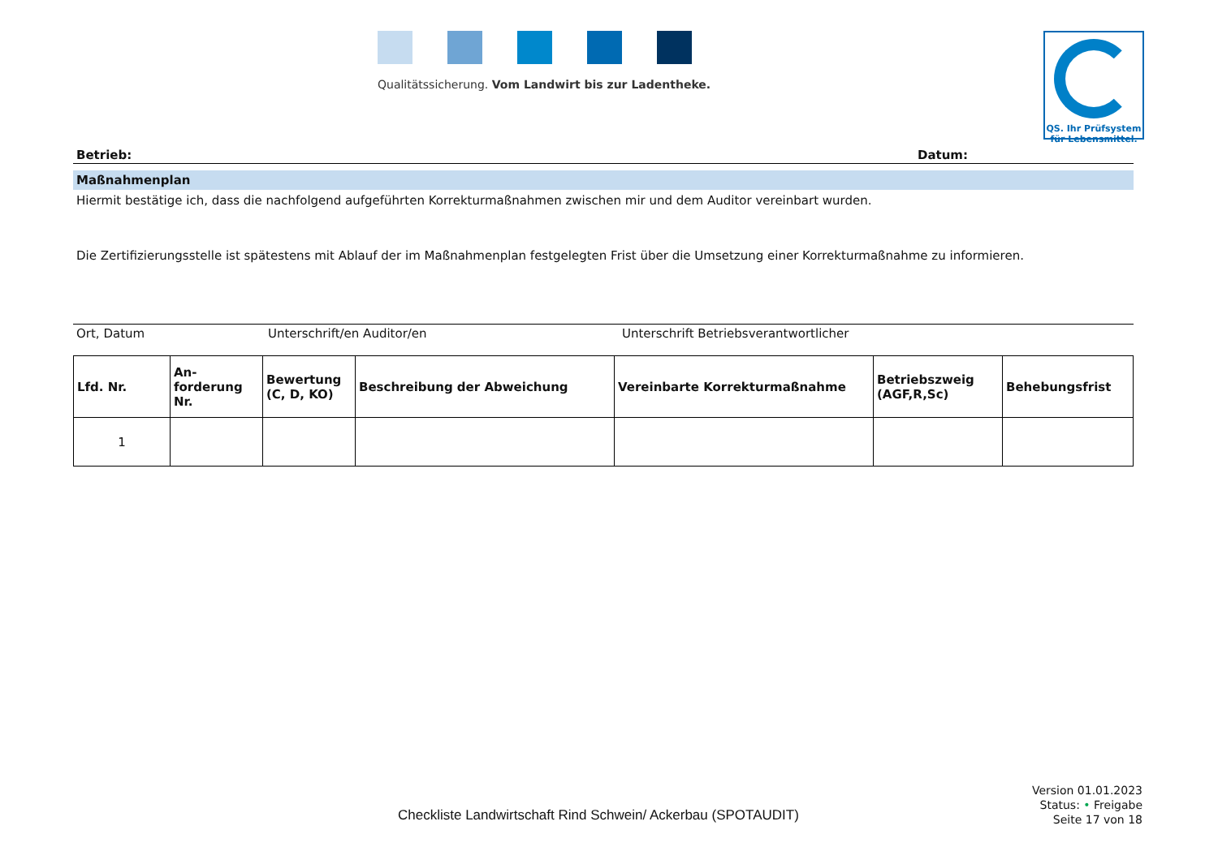Qualitätssicherung. Vom Landwirt bis zur Ladentheke.
QS. Ihr Prüfsystem
für Lebensmittel.
Betrieb: Datum:
Maßnahmenplan
Hiermit bestätige ich, dass die nachfolgend aufgeführten Korrekturmaßnahmen zwischen mir und dem Auditor vereinbart wurden.
Die Zertifizierungsstelle ist spätestens mit Ablauf der im Maßnahmenplan festgelegten Frist über die Umsetzung einer Korrekturmaßnahme zu informieren.
Ort, Datum Unterschrift/en Auditor/en Unterschrift Betriebsverantwortlicher
| Lfd. Nr. | An- forderung Nr. | Bewertung (C, D, KO) | Beschreibung der Abweichung | Vereinbarte Korrekturmaßnahme | Betriebszweig (AGF,R,Sc) | Behebungsfrist |
| --- | --- | --- | --- | --- | --- | --- |
| 1 | | | | | | |
Checkliste Landwirtschaft Rind Schwein/ Ackerbau (SPOTAUDIT)
Version 01.01.2023
Status: • Freigabe
Seite 17 von 18